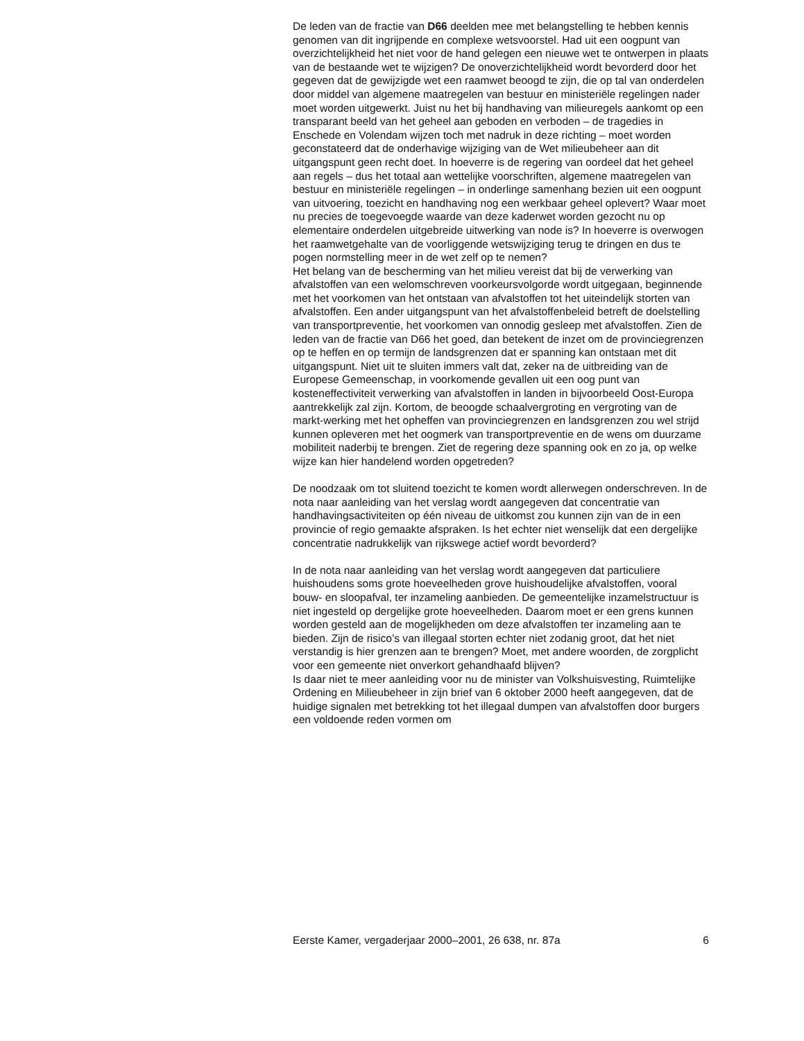De leden van de fractie van D66 deelden mee met belangstelling te hebben kennis genomen van dit ingrijpende en complexe wetsvoorstel. Had uit een oogpunt van overzichtelijkheid het niet voor de hand gelegen een nieuwe wet te ontwerpen in plaats van de bestaande wet te wijzigen? De onoverzichtelijkheid wordt bevorderd door het gegeven dat de gewijzigde wet een raamwet beoogd te zijn, die op tal van onderdelen door middel van algemene maatregelen van bestuur en ministeriële regelingen nader moet worden uitgewerkt. Juist nu het bij handhaving van milieuregels aankomt op een transparant beeld van het geheel aan geboden en verboden – de tragedies in Enschede en Volendam wijzen toch met nadruk in deze richting – moet worden geconstateerd dat de onderhavige wijziging van de Wet milieubeheer aan dit uitgangspunt geen recht doet. In hoeverre is de regering van oordeel dat het geheel aan regels – dus het totaal aan wettelijke voorschriften, algemene maatregelen van bestuur en ministeriële regelingen – in onderlinge samenhang bezien uit een oogpunt van uitvoering, toezicht en handhaving nog een werkbaar geheel oplevert? Waar moet nu precies de toegevoegde waarde van deze kaderwet worden gezocht nu op elementaire onderdelen uitgebreide uitwerking van node is? In hoeverre is overwogen het raamwetgehalte van de voorliggende wetswijziging terug te dringen en dus te pogen normstelling meer in de wet zelf op te nemen?
Het belang van de bescherming van het milieu vereist dat bij de verwerking van afvalstoffen van een welomschreven voorkeursvolgorde wordt uitgegaan, beginnende met het voorkomen van het ontstaan van afvalstoffen tot het uiteindelijk storten van afvalstoffen. Een ander uitgangspunt van het afvalstoffenbeleid betreft de doelstelling van transportpreventie, het voorkomen van onnodig gesleep met afvalstoffen. Zien de leden van de fractie van D66 het goed, dan betekent de inzet om de provinciegrenzen op te heffen en op termijn de landsgrenzen dat er spanning kan ontstaan met dit uitgangspunt. Niet uit te sluiten immers valt dat, zeker na de uitbreiding van de Europese Gemeenschap, in voorkomende gevallen uit een oog punt van kosteneffectiviteit verwerking van afvalstoffen in landen in bijvoorbeeld Oost-Europa aantrekkelijk zal zijn. Kortom, de beoogde schaalvergroting en vergroting van de markt-werking met het opheffen van provinciegrenzen en landsgrenzen zou wel strijd kunnen opleveren met het oogmerk van transportpreventie en de wens om duurzame mobiliteit naderbij te brengen. Ziet de regering deze spanning ook en zo ja, op welke wijze kan hier handelend worden opgetreden?
De noodzaak om tot sluitend toezicht te komen wordt allerwegen onderschreven. In de nota naar aanleiding van het verslag wordt aangegeven dat concentratie van handhavingsactiviteiten op één niveau de uitkomst zou kunnen zijn van de in een provincie of regio gemaakte afspraken. Is het echter niet wenselijk dat een dergelijke concentratie nadrukkelijk van rijkswege actief wordt bevorderd?
In de nota naar aanleiding van het verslag wordt aangegeven dat particuliere huishoudens soms grote hoeveelheden grove huishoudelijke afvalstoffen, vooral bouw- en sloopafval, ter inzameling aanbieden. De gemeentelijke inzamelstructuur is niet ingesteld op dergelijke grote hoeveelheden. Daarom moet er een grens kunnen worden gesteld aan de mogelijkheden om deze afvalstoffen ter inzameling aan te bieden. Zijn de risico’s van illegaal storten echter niet zodanig groot, dat het niet verstandig is hier grenzen aan te brengen? Moet, met andere woorden, de zorgplicht voor een gemeente niet onverkort gehandhaafd blijven?
Is daar niet te meer aanleiding voor nu de minister van Volkshuisvesting, Ruimtelijke Ordening en Milieubeheer in zijn brief van 6 oktober 2000 heeft aangegeven, dat de huidige signalen met betrekking tot het illegaal dumpen van afvalstoffen door burgers een voldoende reden vormen om
Eerste Kamer, vergaderjaar 2000–2001, 26 638, nr. 87a 6